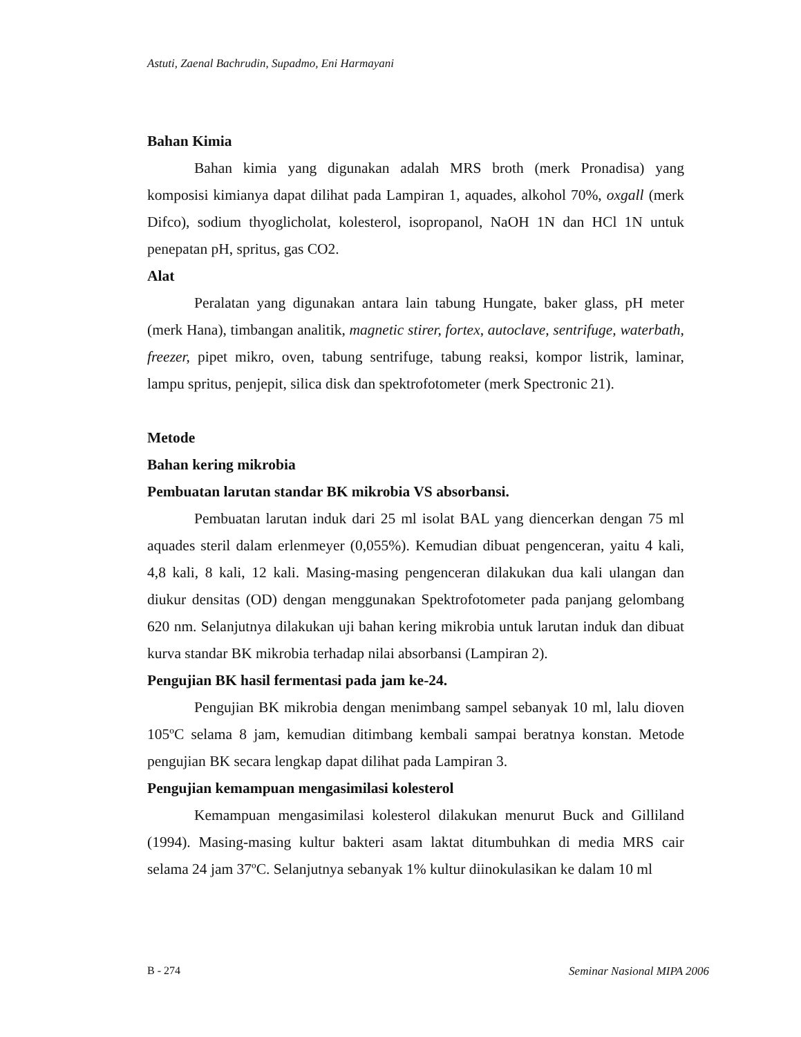Astuti, Zaenal Bachrudin, Supadmo, Eni Harmayani
Bahan Kimia
Bahan kimia yang digunakan adalah MRS broth (merk Pronadisa) yang komposisi kimianya dapat dilihat pada Lampiran 1, aquades, alkohol 70%, oxgall (merk Difco), sodium thyoglicholat, kolesterol, isopropanol, NaOH 1N dan HCl 1N untuk penepatan pH, spritus, gas CO2.
Alat
Peralatan yang digunakan antara lain tabung Hungate, baker glass, pH meter (merk Hana), timbangan analitik, magnetic stirer, fortex, autoclave, sentrifuge, waterbath, freezer, pipet mikro, oven, tabung sentrifuge, tabung reaksi, kompor listrik, laminar, lampu spritus, penjepit, silica disk dan spektrofotometer (merk Spectronic 21).
Metode
Bahan kering mikrobia
Pembuatan larutan standar BK mikrobia VS absorbansi.
Pembuatan larutan induk dari 25 ml isolat BAL yang diencerkan dengan 75 ml aquades steril dalam erlenmeyer (0,055%). Kemudian dibuat pengenceran, yaitu 4 kali, 4,8 kali, 8 kali, 12 kali. Masing-masing pengenceran dilakukan dua kali ulangan dan diukur densitas (OD) dengan menggunakan Spektrofotometer pada panjang gelombang 620 nm. Selanjutnya dilakukan uji bahan kering mikrobia untuk larutan induk dan dibuat kurva standar BK mikrobia terhadap nilai absorbansi (Lampiran 2).
Pengujian BK hasil fermentasi pada jam ke-24.
Pengujian BK mikrobia dengan menimbang sampel sebanyak 10 ml, lalu dioven 105ºC selama 8 jam, kemudian ditimbang kembali sampai beratnya konstan. Metode pengujian BK secara lengkap dapat dilihat pada Lampiran 3.
Pengujian kemampuan mengasimilasi kolesterol
Kemampuan mengasimilasi kolesterol dilakukan menurut Buck and Gilliland (1994). Masing-masing kultur bakteri asam laktat ditumbuhkan di media MRS cair selama 24 jam 37ºC. Selanjutnya sebanyak 1% kultur diinokulasikan ke dalam 10 ml
B - 274 Seminar Nasional MIPA 2006